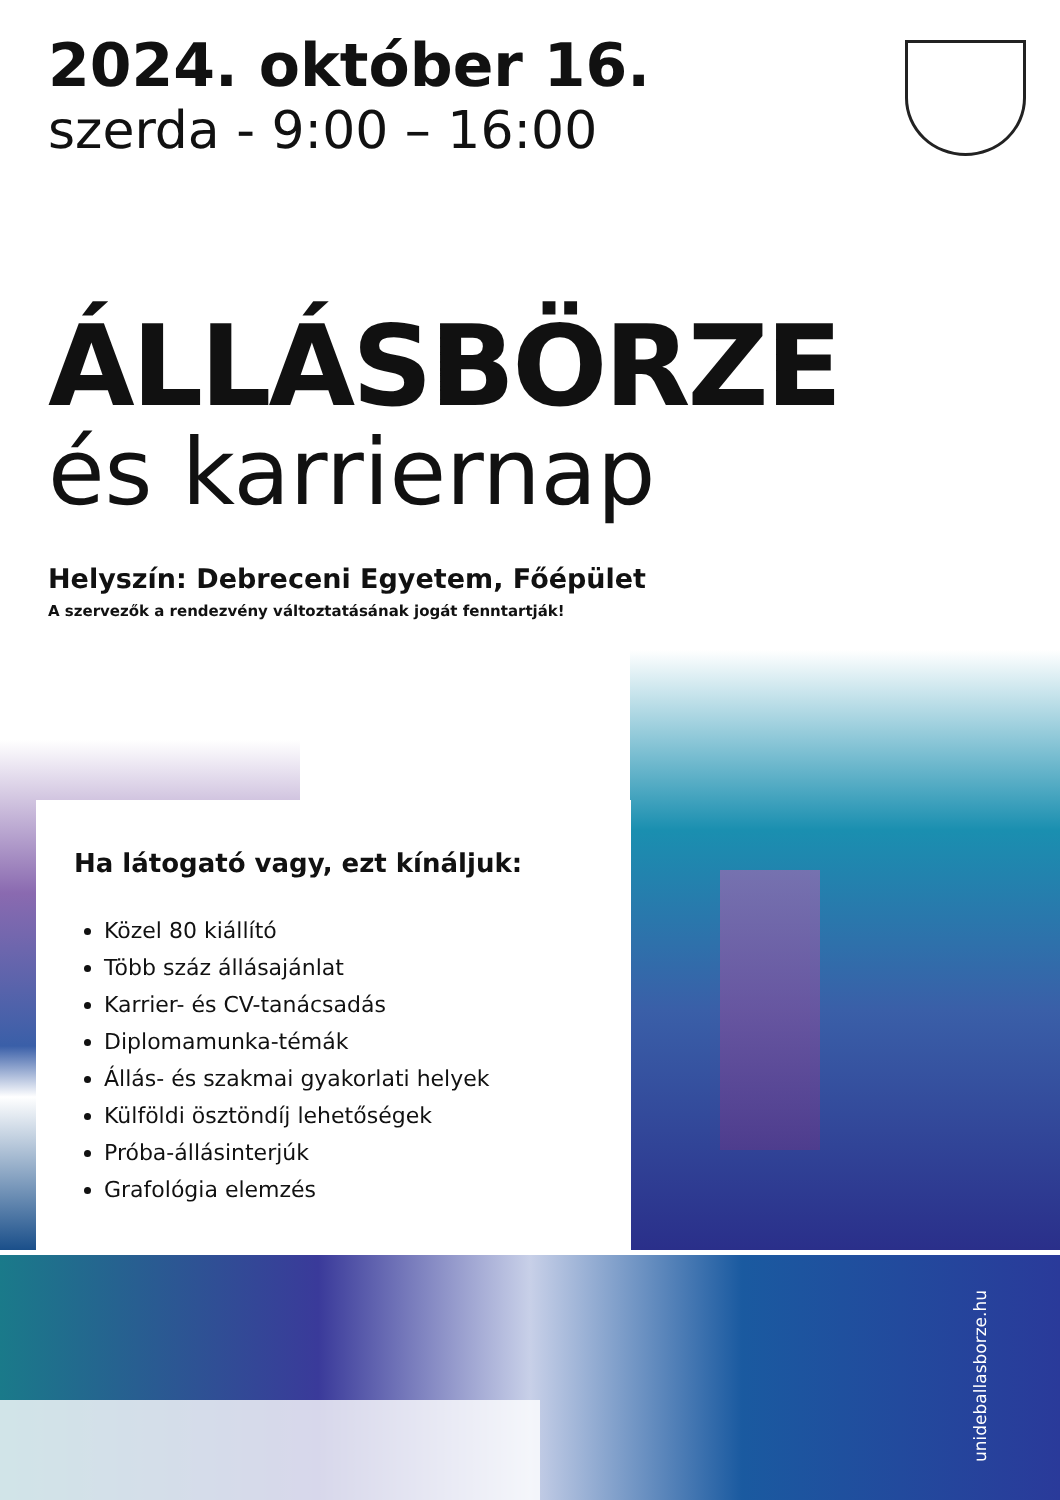2024. október 16.
szerda - 9:00 – 16:00
ÁLLÁSBÖRZE
és karriernap
Helyszín: Debreceni Egyetem, Főépület
A szervezők a rendezvény változtatásának jogát fenntartják!
Ha látogató vagy, ezt kínáljuk:
Közel 80 kiállító
Több száz állásajánlat
Karrier- és CV-tanácsadás
Diplomamunka-témák
Állás- és szakmai gyakorlati helyek
Külföldi ösztöndíj lehetőségek
Próba-állásinterjúk
Grafológia elemzés
unideballasborze.hu